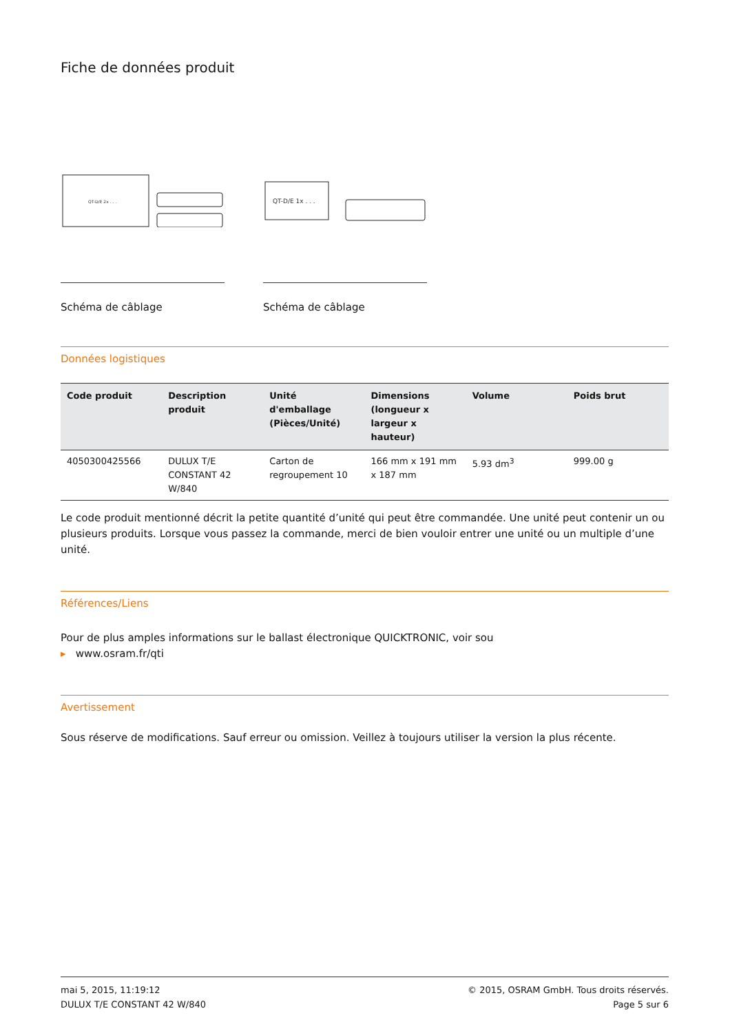Fiche de données produit
QT-D/E 2x . . .
Schéma de câblage
QT-D/E 1x . . .
Schéma de câblage
Données logistiques
| Code produit | Description produit | Unité d'emballage (Pièces/Unité) | Dimensions (longueur x largeur x hauteur) | Volume | Poids brut |
| --- | --- | --- | --- | --- | --- |
| 4050300425566 | DULUX T/E CONSTANT 42 W/840 | Carton de regroupement 10 | 166 mm x 191 mm x 187 mm | 5.93 dm<sup>3</sup> | 999.00 g |
Le code produit mentionné décrit la petite quantité d’unité qui peut être commandée. Une unité peut contenir un ou plusieurs produits. Lorsque vous passez la commande, merci de bien vouloir entrer une unité ou un multiple d’une unité.
Références/Liens
Pour de plus amples informations sur le ballast électronique QUICKTRONIC, voir sou
▸ www.osram.fr/qti
Avertissement
Sous réserve de modifications. Sauf erreur ou omission. Veillez à toujours utiliser la version la plus récente.
mai 5, 2015, 11:19:12
DULUX T/E CONSTANT 42 W/840
© 2015, OSRAM GmbH. Tous droits réservés.
Page 5 sur 6